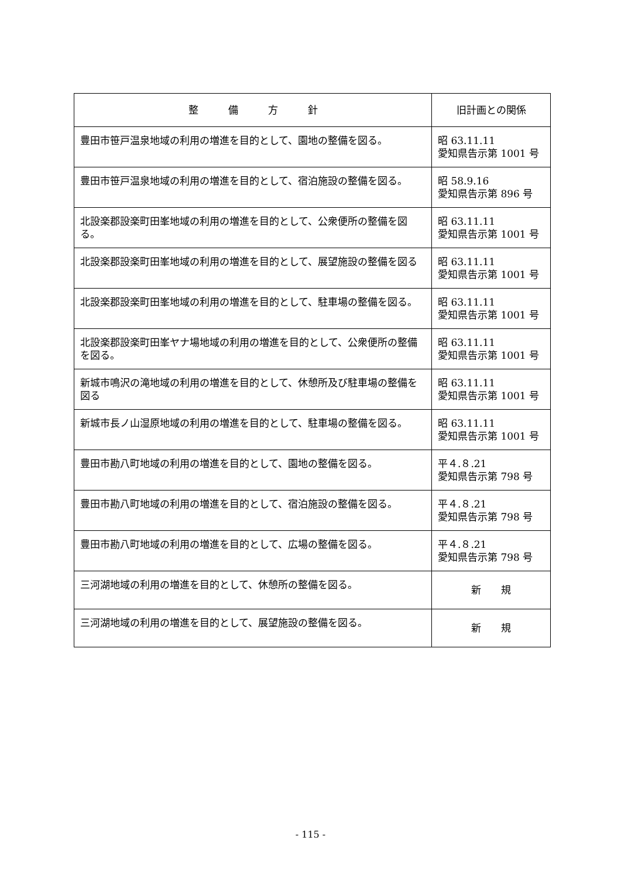| 整 備 方 針 | 旧計画との関係 |
| --- | --- |
| 豊田市笹戸温泉地域の利用の増進を目的として、園地の整備を図る。 | 昭 63.11.11 愛知県告示第 1001 号 |
| 豊田市笹戸温泉地域の利用の増進を目的として、宿泊施設の整備を図る。 | 昭 58.9.16 愛知県告示第 896 号 |
| 北設楽郡設楽町田峯地域の利用の増進を目的として、公衆便所の整備を図る。 | 昭 63.11.11 愛知県告示第 1001 号 |
| 北設楽郡設楽町田峯地域の利用の増進を目的として、展望施設の整備を図る | 昭 63.11.11 愛知県告示第 1001 号 |
| 北設楽郡設楽町田峯地域の利用の増進を目的として、駐車場の整備を図る。 | 昭 63.11.11 愛知県告示第 1001 号 |
| 北設楽郡設楽町田峯ヤナ場地域の利用の増進を目的として、公衆便所の整備を図る。 | 昭 63.11.11 愛知県告示第 1001 号 |
| 新城市鳴沢の滝地域の利用の増進を目的として、休憩所及び駐車場の整備を図る | 昭 63.11.11 愛知県告示第 1001 号 |
| 新城市長ノ山湿原地域の利用の増進を目的として、駐車場の整備を図る。 | 昭 63.11.11 愛知県告示第 1001 号 |
| 豊田市勘八町地域の利用の増進を目的として、園地の整備を図る。 | 平４.８.21 愛知県告示第 798 号 |
| 豊田市勘八町地域の利用の増進を目的として、宿泊施設の整備を図る。 | 平４.８.21 愛知県告示第 798 号 |
| 豊田市勘八町地域の利用の増進を目的として、広場の整備を図る。 | 平４.８.21 愛知県告示第 798 号 |
| 三河湖地域の利用の増進を目的として、休憩所の整備を図る。 | 新 規 |
| 三河湖地域の利用の増進を目的として、展望施設の整備を図る。 | 新 規 |
- 115 -